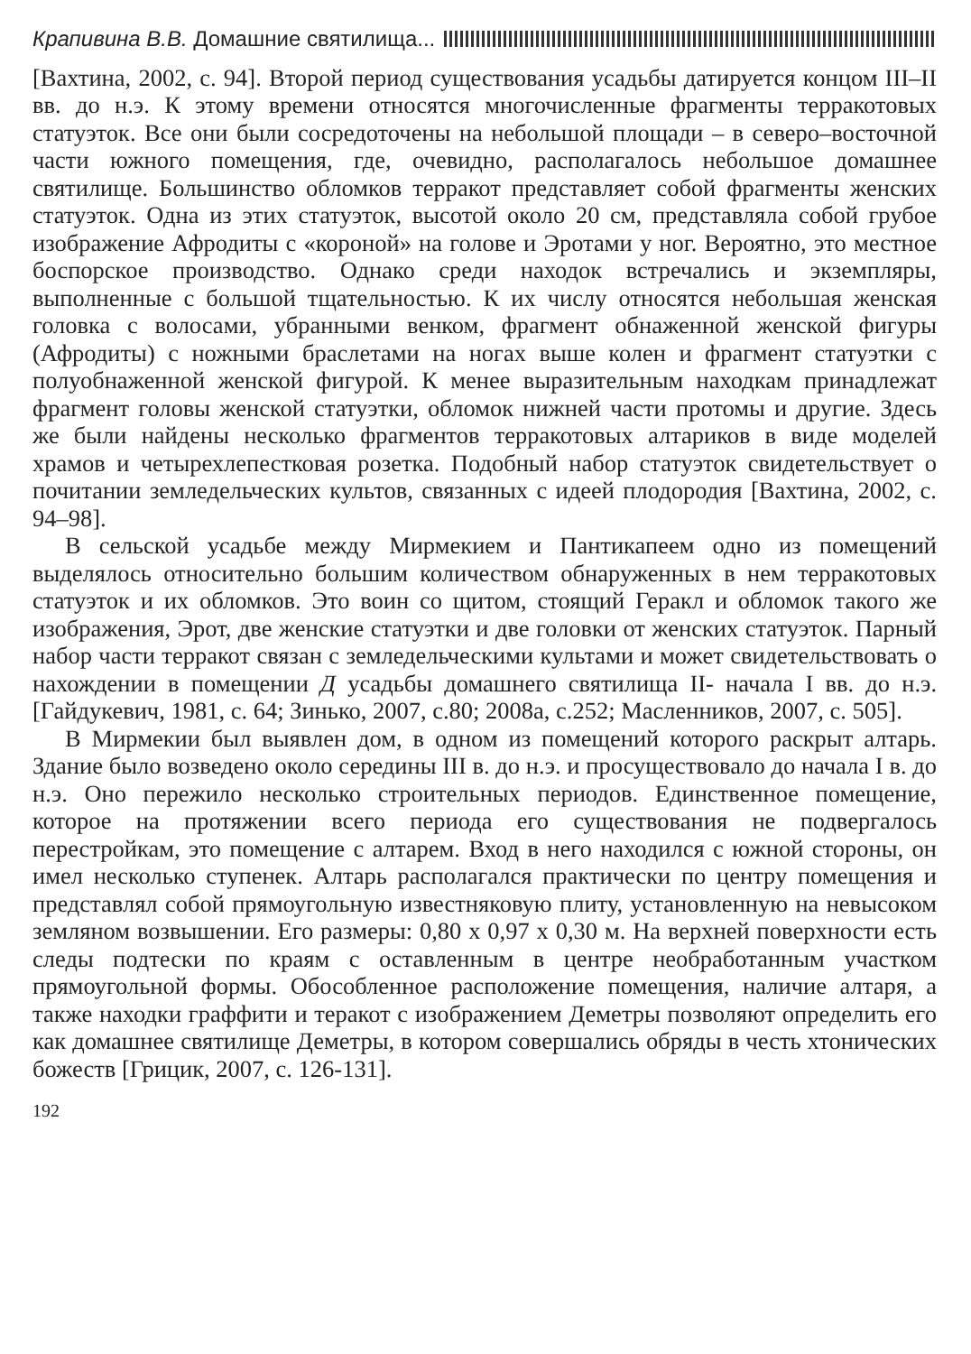Крапивина В.В. Домашние святилища...
[Вахтина, 2002, с. 94]. Второй период существования усадьбы датируется концом III–II вв. до н.э. К этому времени относятся многочисленные фрагменты терракотовых статуэток. Все они были сосредоточены на небольшой площади – в северо–восточной части южного помещения, где, очевидно, располагалось небольшое домашнее святилище. Большинство обломков терракот представляет собой фрагменты женских статуэток. Одна из этих статуэток, высотой около 20 см, представляла собой грубое изображение Афродиты с «короной» на голове и Эротами у ног. Вероятно, это местное боспорское производство. Однако среди находок встречались и экземпляры, выполненные с большой тщательностью. К их числу относятся небольшая женская головка с волосами, убранными венком, фрагмент обнаженной женской фигуры (Афродиты) с ножными браслетами на ногах выше колен и фрагмент статуэтки с полуобнаженной женской фигурой. К менее выразительным находкам принадлежат фрагмент головы женской статуэтки, обломок нижней части протомы и другие. Здесь же были найдены несколько фрагментов терракотовых алтариков в виде моделей храмов и четырехлепестковая розетка. Подобный набор статуэток свидетельствует о почитании земледельческих культов, связанных с идеей плодородия [Вахтина, 2002, с. 94–98].
В сельской усадьбе между Мирмекием и Пантикапеем одно из помещений выделялось относительно большим количеством обнаруженных в нем терракотовых статуэток и их обломков. Это воин со щитом, стоящий Геракл и обломок такого же изображения, Эрот, две женские статуэтки и две головки от женских статуэток. Парный набор части терракот связан с земледельческими культами и может свидетельствовать о нахождении в помещении Д усадьбы домашнего святилища II- начала I вв. до н.э. [Гайдукевич, 1981, с. 64; Зинько, 2007, с.80; 2008а, с.252; Масленников, 2007, с. 505].
В Мирмекии был выявлен дом, в одном из помещений которого раскрыт алтарь. Здание было возведено около середины III в. до н.э. и просуществовало до начала I в. до н.э. Оно пережило несколько строительных периодов. Единственное помещение, которое на протяжении всего периода его существования не подвергалось перестройкам, это помещение с алтарем. Вход в него находился с южной стороны, он имел несколько ступенек. Алтарь располагался практически по центру помещения и представлял собой прямоугольную известняковую плиту, установленную на невысоком земляном возвышении. Его размеры: 0,80 х 0,97 х 0,30 м. На верхней поверхности есть следы подтески по краям с оставленным в центре необработанным участком прямоугольной формы. Обособленное расположение помещения, наличие алтаря, а также находки граффити и теракот с изображением Деметры позволяют определить его как домашнее святилище Деметры, в котором совершались обряды в честь хтонических божеств [Грицик, 2007, с. 126-131].
192